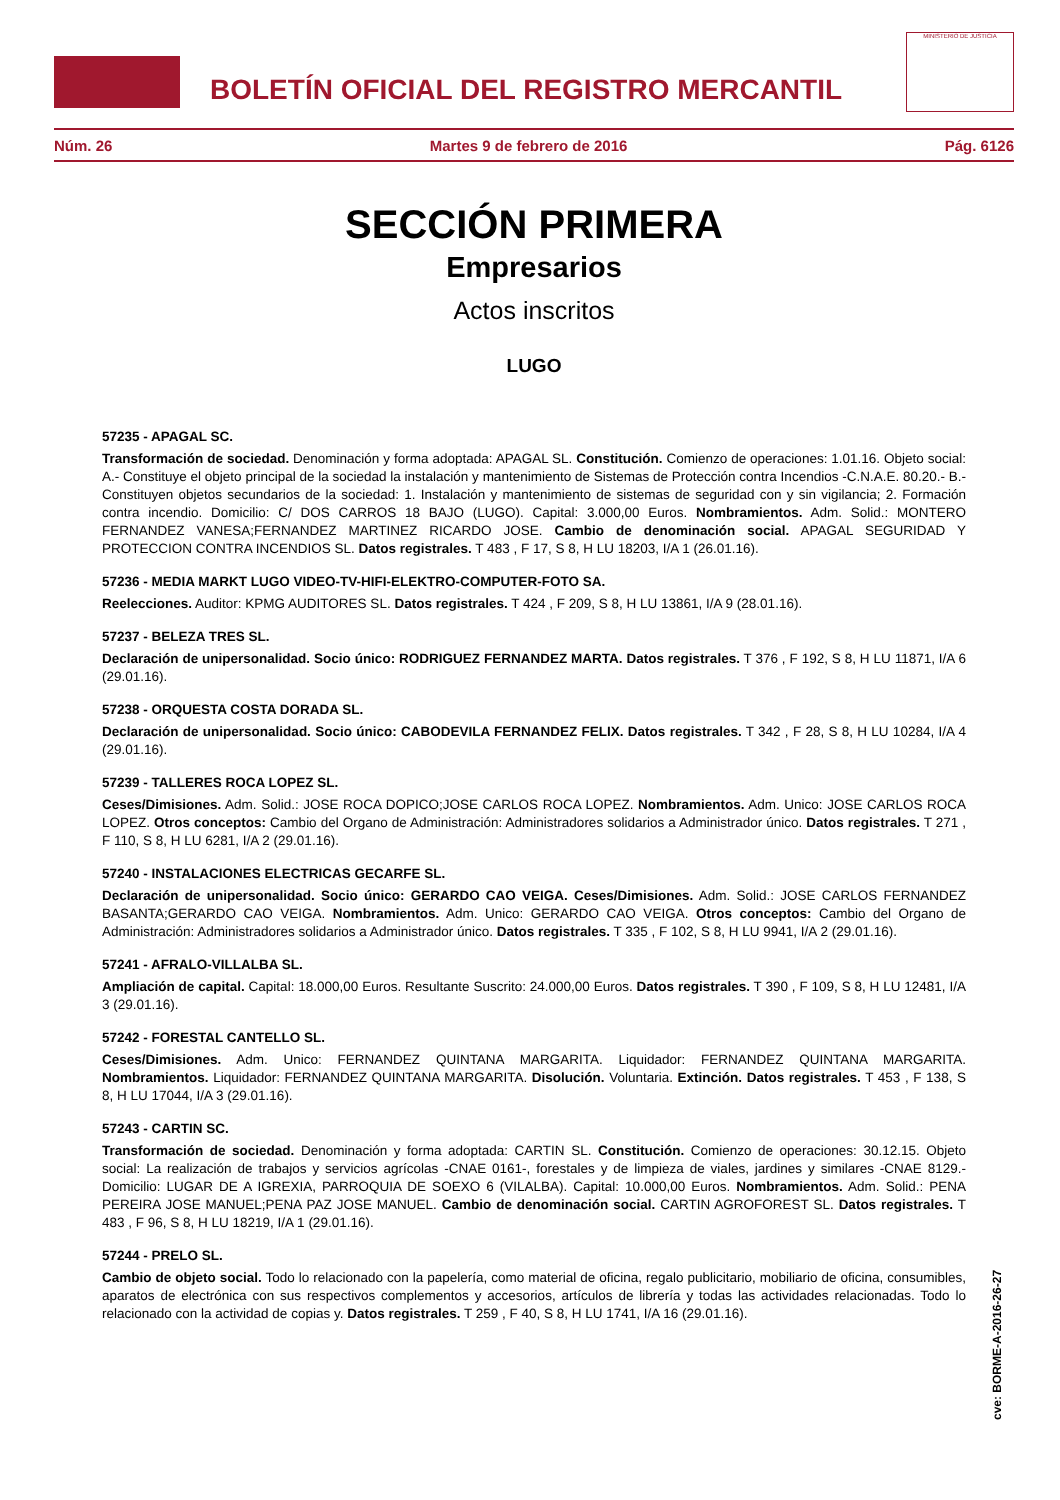BOLETÍN OFICIAL DEL REGISTRO MERCANTIL
MINISTERIO DE JUSTICIA
Núm. 26 Martes 9 de febrero de 2016 Pág. 6126
SECCIÓN PRIMERA
Empresarios
Actos inscritos
LUGO
57235 - APAGAL SC.
Transformación de sociedad. Denominación y forma adoptada: APAGAL SL. Constitución. Comienzo de operaciones: 1.01.16. Objeto social: A.- Constituye el objeto principal de la sociedad la instalación y mantenimiento de Sistemas de Protección contra Incendios -C.N.A.E. 80.20.- B.- Constituyen objetos secundarios de la sociedad: 1. Instalación y mantenimiento de sistemas de seguridad con y sin vigilancia; 2. Formación contra incendio. Domicilio: C/ DOS CARROS 18 BAJO (LUGO). Capital: 3.000,00 Euros. Nombramientos. Adm. Solid.: MONTERO FERNANDEZ VANESA;FERNANDEZ MARTINEZ RICARDO JOSE. Cambio de denominación social. APAGAL SEGURIDAD Y PROTECCION CONTRA INCENDIOS SL. Datos registrales. T 483 , F 17, S 8, H LU 18203, I/A 1 (26.01.16).
57236 - MEDIA MARKT LUGO VIDEO-TV-HIFI-ELEKTRO-COMPUTER-FOTO SA.
Reelecciones. Auditor: KPMG AUDITORES SL. Datos registrales. T 424 , F 209, S 8, H LU 13861, I/A 9 (28.01.16).
57237 - BELEZA TRES SL.
Declaración de unipersonalidad. Socio único: RODRIGUEZ FERNANDEZ MARTA. Datos registrales. T 376 , F 192, S 8, H LU 11871, I/A 6 (29.01.16).
57238 - ORQUESTA COSTA DORADA SL.
Declaración de unipersonalidad. Socio único: CABODEVILA FERNANDEZ FELIX. Datos registrales. T 342 , F 28, S 8, H LU 10284, I/A 4 (29.01.16).
57239 - TALLERES ROCA LOPEZ SL.
Ceses/Dimisiones. Adm. Solid.: JOSE ROCA DOPICO;JOSE CARLOS ROCA LOPEZ. Nombramientos. Adm. Unico: JOSE CARLOS ROCA LOPEZ. Otros conceptos: Cambio del Organo de Administración: Administradores solidarios a Administrador único. Datos registrales. T 271 , F 110, S 8, H LU 6281, I/A 2 (29.01.16).
57240 - INSTALACIONES ELECTRICAS GECARFE SL.
Declaración de unipersonalidad. Socio único: GERARDO CAO VEIGA. Ceses/Dimisiones. Adm. Solid.: JOSE CARLOS FERNANDEZ BASANTA;GERARDO CAO VEIGA. Nombramientos. Adm. Unico: GERARDO CAO VEIGA. Otros conceptos: Cambio del Organo de Administración: Administradores solidarios a Administrador único. Datos registrales. T 335 , F 102, S 8, H LU 9941, I/A 2 (29.01.16).
57241 - AFRALO-VILLALBA SL.
Ampliación de capital. Capital: 18.000,00 Euros. Resultante Suscrito: 24.000,00 Euros. Datos registrales. T 390 , F 109, S 8, H LU 12481, I/A 3 (29.01.16).
57242 - FORESTAL CANTELLO SL.
Ceses/Dimisiones. Adm. Unico: FERNANDEZ QUINTANA MARGARITA. Liquidador: FERNANDEZ QUINTANA MARGARITA. Nombramientos. Liquidador: FERNANDEZ QUINTANA MARGARITA. Disolución. Voluntaria. Extinción. Datos registrales. T 453 , F 138, S 8, H LU 17044, I/A 3 (29.01.16).
57243 - CARTIN SC.
Transformación de sociedad. Denominación y forma adoptada: CARTIN SL. Constitución. Comienzo de operaciones: 30.12.15. Objeto social: La realización de trabajos y servicios agrícolas -CNAE 0161-, forestales y de limpieza de viales, jardines y similares -CNAE 8129.- Domicilio: LUGAR DE A IGREXIA, PARROQUIA DE SOEXO 6 (VILALBA). Capital: 10.000,00 Euros. Nombramientos. Adm. Solid.: PENA PEREIRA JOSE MANUEL;PENA PAZ JOSE MANUEL. Cambio de denominación social. CARTIN AGROFOREST SL. Datos registrales. T 483 , F 96, S 8, H LU 18219, I/A 1 (29.01.16).
57244 - PRELO SL.
Cambio de objeto social. Todo lo relacionado con la papelería, como material de oficina, regalo publicitario, mobiliario de oficina, consumibles, aparatos de electrónica con sus respectivos complementos y accesorios, artículos de librería y todas las actividades relacionadas. Todo lo relacionado con la actividad de copias y. Datos registrales. T 259 , F 40, S 8, H LU 1741, I/A 16 (29.01.16).
cve: BORME-A-2016-26-27